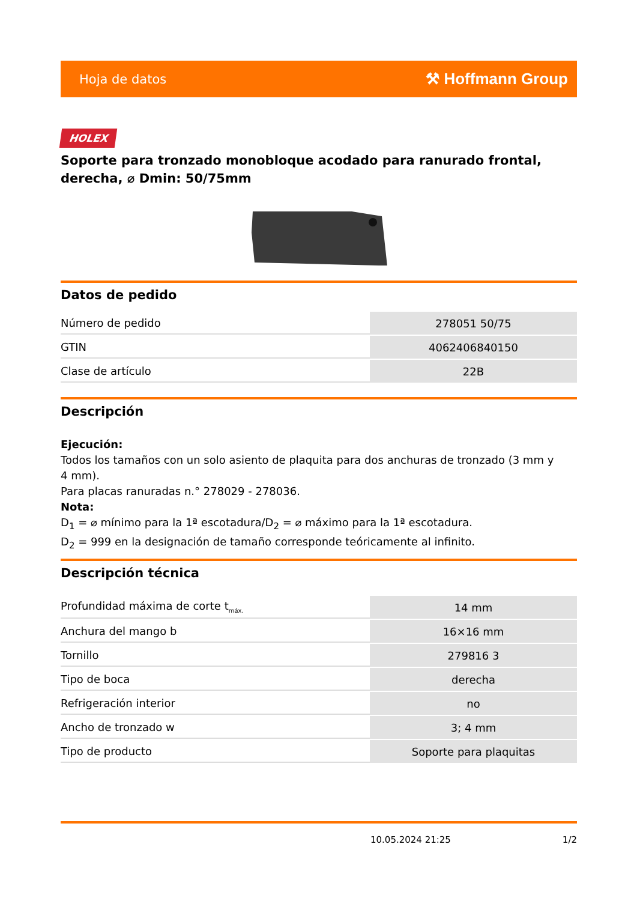Hoja de datos ⚒ Hoffmann Group
HOLEX
Soporte para tronzado monobloque acodado para ranurado frontal, derecha, ⌀ Dmin: 50/75mm
Datos de pedido
| Número de pedido | 278051 50/75 |
| GTIN | 4062406840150 |
| Clase de artículo | 22B |
Descripción
Ejecución:
Todos los tamaños con un solo asiento de plaquita para dos anchuras de tronzado (3 mm y
4 mm).
Para placas ranuradas n.° 278029 - 278036.
Nota:
D<sub>1</sub> = ⌀ mínimo para la 1ª escotadura/D<sub>2</sub> = ⌀ máximo para la 1ª escotadura.
D<sub>2</sub> = 999 en la designación de tamaño corresponde teóricamente al infinito.
Descripción técnica
| Profundidad máxima de corte t<sub>máx.</sub> | 14 mm |
| Anchura del mango b | 16×16 mm |
| Tornillo | 279816 3 |
| Tipo de boca | derecha |
| Refrigeración interior | no |
| Ancho de tronzado w | 3; 4 mm |
| Tipo de producto | Soporte para plaquitas |
10.05.2024 21:25 1/2